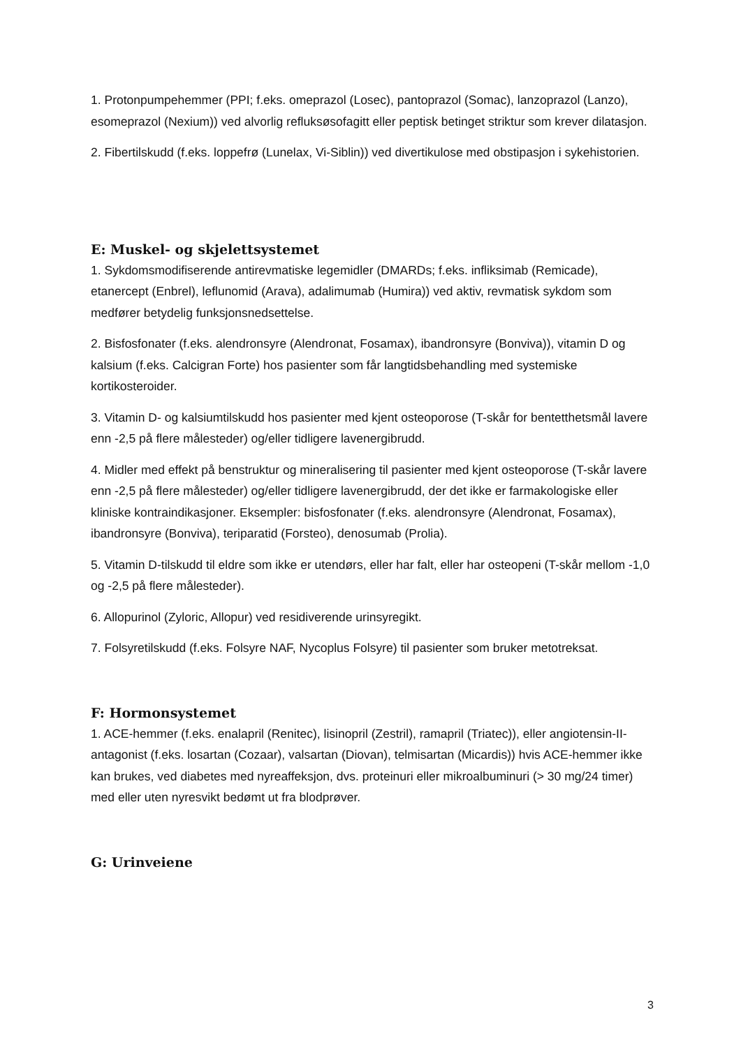1. Protonpumpehemmer (PPI; f.eks. omeprazol (Losec), pantoprazol (Somac), lanzoprazol (Lanzo), esomeprazol (Nexium)) ved alvorlig refluksøsofagitt eller peptisk betinget striktur som krever dilatasjon.
2. Fibertilskudd (f.eks. loppefrø (Lunelax, Vi-Siblin)) ved divertikulose med obstipasjon i sykehistorien.
E: Muskel- og skjelettsystemet
1. Sykdomsmodifiserende antirevmatiske legemidler (DMARDs; f.eks. infliksimab (Remicade), etanercept (Enbrel), leflunomid (Arava), adalimumab (Humira)) ved aktiv, revmatisk sykdom som medfører betydelig funksjonsnedsettelse.
2. Bisfosfonater (f.eks. alendronsyre (Alendronat, Fosamax), ibandronsyre (Bonviva)), vitamin D og kalsium (f.eks. Calcigran Forte) hos pasienter som får langtidsbehandling med systemiske kortikosteroider.
3. Vitamin D- og kalsiumtilskudd hos pasienter med kjent osteoporose (T-skår for bentetthetsmål lavere enn -2,5 på flere målesteder) og/eller tidligere lavenergibrudd.
4. Midler med effekt på benstruktur og mineralisering til pasienter med kjent osteoporose (T-skår lavere enn -2,5 på flere målesteder) og/eller tidligere lavenergibrudd, der det ikke er farmakologiske eller kliniske kontraindikasjoner. Eksempler: bisfosfonater (f.eks. alendronsyre (Alendronat, Fosamax), ibandronsyre (Bonviva), teriparatid (Forsteo), denosumab (Prolia).
5. Vitamin D-tilskudd til eldre som ikke er utendørs, eller har falt, eller har osteopeni (T-skår mellom -1,0 og -2,5 på flere målesteder).
6. Allopurinol (Zyloric, Allopur) ved residiverende urinsyregikt.
7. Folsyretilskudd (f.eks. Folsyre NAF, Nycoplus Folsyre) til pasienter som bruker metotreksat.
F: Hormonsystemet
1. ACE-hemmer (f.eks. enalapril (Renitec), lisinopril (Zestril), ramapril (Triatec)), eller angiotensin-II-antagonist (f.eks. losartan (Cozaar), valsartan (Diovan), telmisartan (Micardis)) hvis ACE-hemmer ikke kan brukes, ved diabetes med nyreaffeksjon, dvs. proteinuri eller mikroalbuminuri (> 30 mg/24 timer) med eller uten nyresvikt bedømt ut fra blodprøver.
G: Urinveiene
3